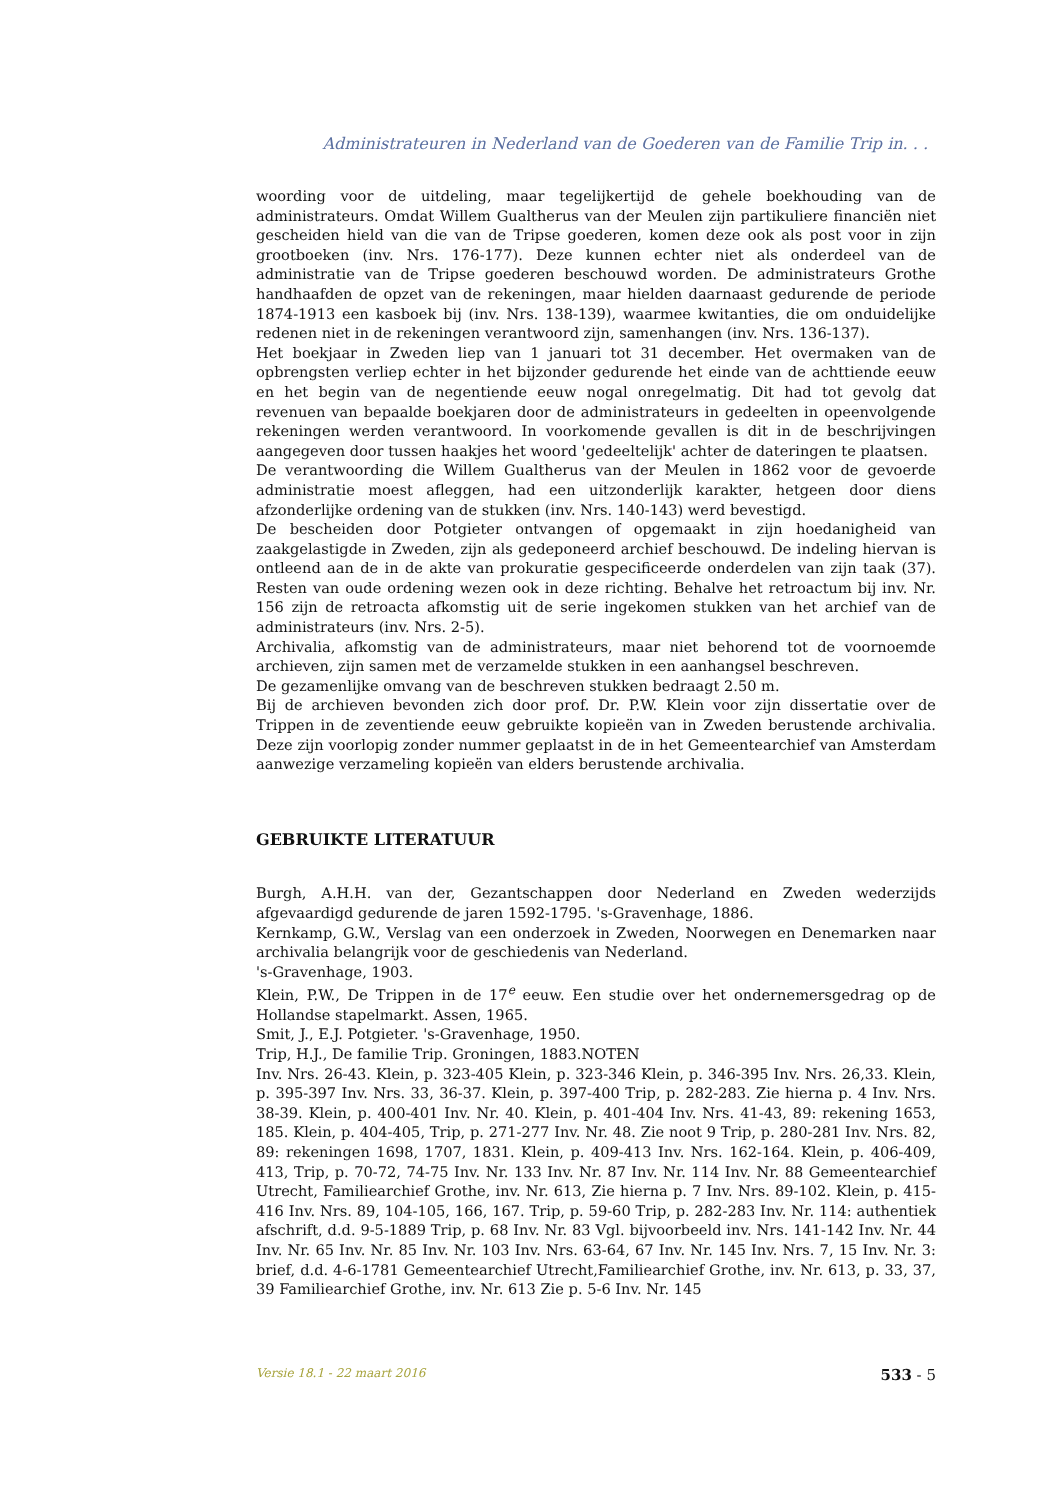Administrateuren in Nederland van de Goederen van de Familie Trip in. . .
woording voor de uitdeling, maar tegelijkertijd de gehele boekhouding van de administrateurs. Omdat Willem Gualtherus van der Meulen zijn partikuliere financiën niet gescheiden hield van die van de Tripse goederen, komen deze ook als post voor in zijn grootboeken (inv. Nrs. 176-177). Deze kunnen echter niet als onderdeel van de administratie van de Tripse goederen beschouwd worden. De administrateurs Grothe handhaafden de opzet van de rekeningen, maar hielden daarnaast gedurende de periode 1874-1913 een kasboek bij (inv. Nrs. 138-139), waarmee kwitanties, die om onduidelijke redenen niet in de rekeningen verantwoord zijn, samenhangen (inv. Nrs. 136-137).
Het boekjaar in Zweden liep van 1 januari tot 31 december. Het overmaken van de opbrengsten verliep echter in het bijzonder gedurende het einde van de achttiende eeuw en het begin van de negentiende eeuw nogal onregelmatig. Dit had tot gevolg dat revenuen van bepaalde boekjaren door de administrateurs in gedeelten in opeenvolgende rekeningen werden verantwoord. In voorkomende gevallen is dit in de beschrijvingen aangegeven door tussen haakjes het woord 'gedeeltelijk' achter de dateringen te plaatsen.
De verantwoording die Willem Gualtherus van der Meulen in 1862 voor de gevoerde administratie moest afleggen, had een uitzonderlijk karakter, hetgeen door diens afzonderlijke ordening van de stukken (inv. Nrs. 140-143) werd bevestigd.
De bescheiden door Potgieter ontvangen of opgemaakt in zijn hoedanigheid van zaakgelastigde in Zweden, zijn als gedeponeerd archief beschouwd. De indeling hiervan is ontleend aan de in de akte van prokuratie gespecificeerde onderdelen van zijn taak (37). Resten van oude ordening wezen ook in deze richting. Behalve het retroactum bij inv. Nr. 156 zijn de retroacta afkomstig uit de serie ingekomen stukken van het archief van de administrateurs (inv. Nrs. 2-5).
Archivalia, afkomstig van de administrateurs, maar niet behorend tot de voornoemde archieven, zijn samen met de verzamelde stukken in een aanhangsel beschreven.
De gezamenlijke omvang van de beschreven stukken bedraagt 2.50 m.
Bij de archieven bevonden zich door prof. Dr. P.W. Klein voor zijn dissertatie over de Trippen in de zeventiende eeuw gebruikte kopieën van in Zweden berustende archivalia. Deze zijn voorlopig zonder nummer geplaatst in de in het Gemeentearchief van Amsterdam aanwezige verzameling kopieën van elders berustende archivalia.
GEBRUIKTE LITERATUUR
Burgh, A.H.H. van der, Gezantschappen door Nederland en Zweden wederzijds afgevaardigd gedurende de jaren 1592-1795. 's-Gravenhage, 1886.
Kernkamp, G.W., Verslag van een onderzoek in Zweden, Noorwegen en Denemarken naar archivalia belangrijk voor de geschiedenis van Nederland.
's-Gravenhage, 1903.
Klein, P.W., De Trippen in de 17<sup>e</sup> eeuw. Een studie over het ondernemersgedrag op de Hollandse stapelmarkt. Assen, 1965.
Smit, J., E.J. Potgieter. 's-Gravenhage, 1950.
Trip, H.J., De familie Trip. Groningen, 1883.NOTEN
Inv. Nrs. 26-43. Klein, p. 323-405 Klein, p. 323-346 Klein, p. 346-395 Inv. Nrs. 26,33. Klein, p. 395-397 Inv. Nrs. 33, 36-37. Klein, p. 397-400 Trip, p. 282-283. Zie hierna p. 4 Inv. Nrs. 38-39. Klein, p. 400-401 Inv. Nr. 40. Klein, p. 401-404 Inv. Nrs. 41-43, 89: rekening 1653, 185. Klein, p. 404-405, Trip, p. 271-277 Inv. Nr. 48. Zie noot 9 Trip, p. 280-281 Inv. Nrs. 82, 89: rekeningen 1698, 1707, 1831. Klein, p. 409-413 Inv. Nrs. 162-164. Klein, p. 406-409, 413, Trip, p. 70-72, 74-75 Inv. Nr. 133 Inv. Nr. 87 Inv. Nr. 114 Inv. Nr. 88 Gemeentearchief Utrecht, Familiearchief Grothe, inv. Nr. 613, Zie hierna p. 7 Inv. Nrs. 89-102. Klein, p. 415-416 Inv. Nrs. 89, 104-105, 166, 167. Trip, p. 59-60 Trip, p. 282-283 Inv. Nr. 114: authentiek afschrift, d.d. 9-5-1889 Trip, p. 68 Inv. Nr. 83 Vgl. bijvoorbeeld inv. Nrs. 141-142 Inv. Nr. 44 Inv. Nr. 65 Inv. Nr. 85 Inv. Nr. 103 Inv. Nrs. 63-64, 67 Inv. Nr. 145 Inv. Nrs. 7, 15 Inv. Nr. 3: brief, d.d. 4-6-1781 Gemeentearchief Utrecht,Familiearchief Grothe, inv. Nr. 613, p. 33, 37, 39 Familiearchief Grothe, inv. Nr. 613 Zie p. 5-6 Inv. Nr. 145
Versie 18.1 - 22 maart 2016 533 - 5